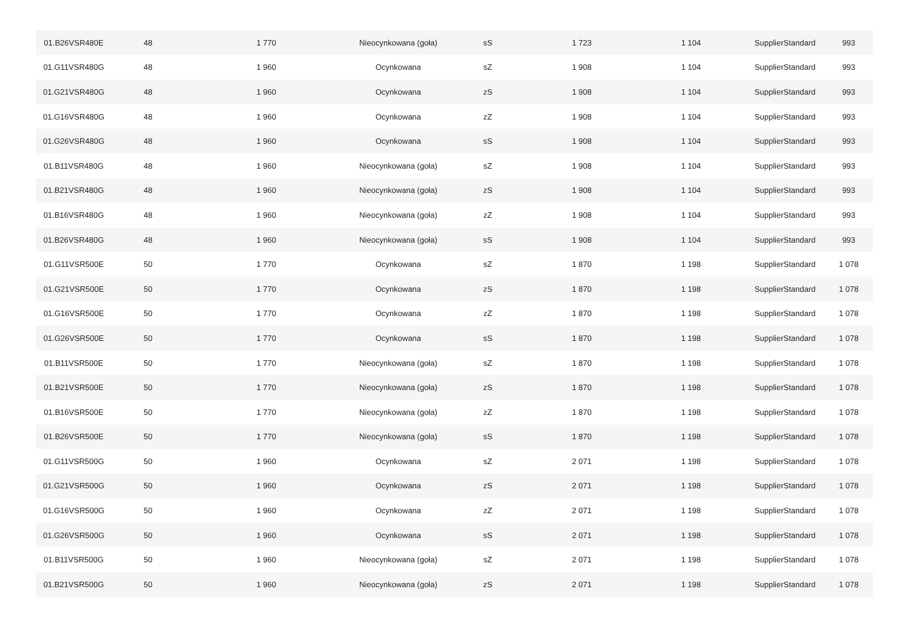| 01.B26VSR480E | 48 | 1 770 | Nieocynkowana (goła) | sS | 1 723 | 1 104 | SupplierStandard | 993 |
| 01.G11VSR480G | 48 | 1 960 | Ocynkowana | sZ | 1 908 | 1 104 | SupplierStandard | 993 |
| 01.G21VSR480G | 48 | 1 960 | Ocynkowana | zS | 1 908 | 1 104 | SupplierStandard | 993 |
| 01.G16VSR480G | 48 | 1 960 | Ocynkowana | zZ | 1 908 | 1 104 | SupplierStandard | 993 |
| 01.G26VSR480G | 48 | 1 960 | Ocynkowana | sS | 1 908 | 1 104 | SupplierStandard | 993 |
| 01.B11VSR480G | 48 | 1 960 | Nieocynkowana (goła) | sZ | 1 908 | 1 104 | SupplierStandard | 993 |
| 01.B21VSR480G | 48 | 1 960 | Nieocynkowana (goła) | zS | 1 908 | 1 104 | SupplierStandard | 993 |
| 01.B16VSR480G | 48 | 1 960 | Nieocynkowana (goła) | zZ | 1 908 | 1 104 | SupplierStandard | 993 |
| 01.B26VSR480G | 48 | 1 960 | Nieocynkowana (goła) | sS | 1 908 | 1 104 | SupplierStandard | 993 |
| 01.G11VSR500E | 50 | 1 770 | Ocynkowana | sZ | 1 870 | 1 198 | SupplierStandard | 1 078 |
| 01.G21VSR500E | 50 | 1 770 | Ocynkowana | zS | 1 870 | 1 198 | SupplierStandard | 1 078 |
| 01.G16VSR500E | 50 | 1 770 | Ocynkowana | zZ | 1 870 | 1 198 | SupplierStandard | 1 078 |
| 01.G26VSR500E | 50 | 1 770 | Ocynkowana | sS | 1 870 | 1 198 | SupplierStandard | 1 078 |
| 01.B11VSR500E | 50 | 1 770 | Nieocynkowana (goła) | sZ | 1 870 | 1 198 | SupplierStandard | 1 078 |
| 01.B21VSR500E | 50 | 1 770 | Nieocynkowana (goła) | zS | 1 870 | 1 198 | SupplierStandard | 1 078 |
| 01.B16VSR500E | 50 | 1 770 | Nieocynkowana (goła) | zZ | 1 870 | 1 198 | SupplierStandard | 1 078 |
| 01.B26VSR500E | 50 | 1 770 | Nieocynkowana (goła) | sS | 1 870 | 1 198 | SupplierStandard | 1 078 |
| 01.G11VSR500G | 50 | 1 960 | Ocynkowana | sZ | 2 071 | 1 198 | SupplierStandard | 1 078 |
| 01.G21VSR500G | 50 | 1 960 | Ocynkowana | zS | 2 071 | 1 198 | SupplierStandard | 1 078 |
| 01.G16VSR500G | 50 | 1 960 | Ocynkowana | zZ | 2 071 | 1 198 | SupplierStandard | 1 078 |
| 01.G26VSR500G | 50 | 1 960 | Ocynkowana | sS | 2 071 | 1 198 | SupplierStandard | 1 078 |
| 01.B11VSR500G | 50 | 1 960 | Nieocynkowana (goła) | sZ | 2 071 | 1 198 | SupplierStandard | 1 078 |
| 01.B21VSR500G | 50 | 1 960 | Nieocynkowana (goła) | zS | 2 071 | 1 198 | SupplierStandard | 1 078 |